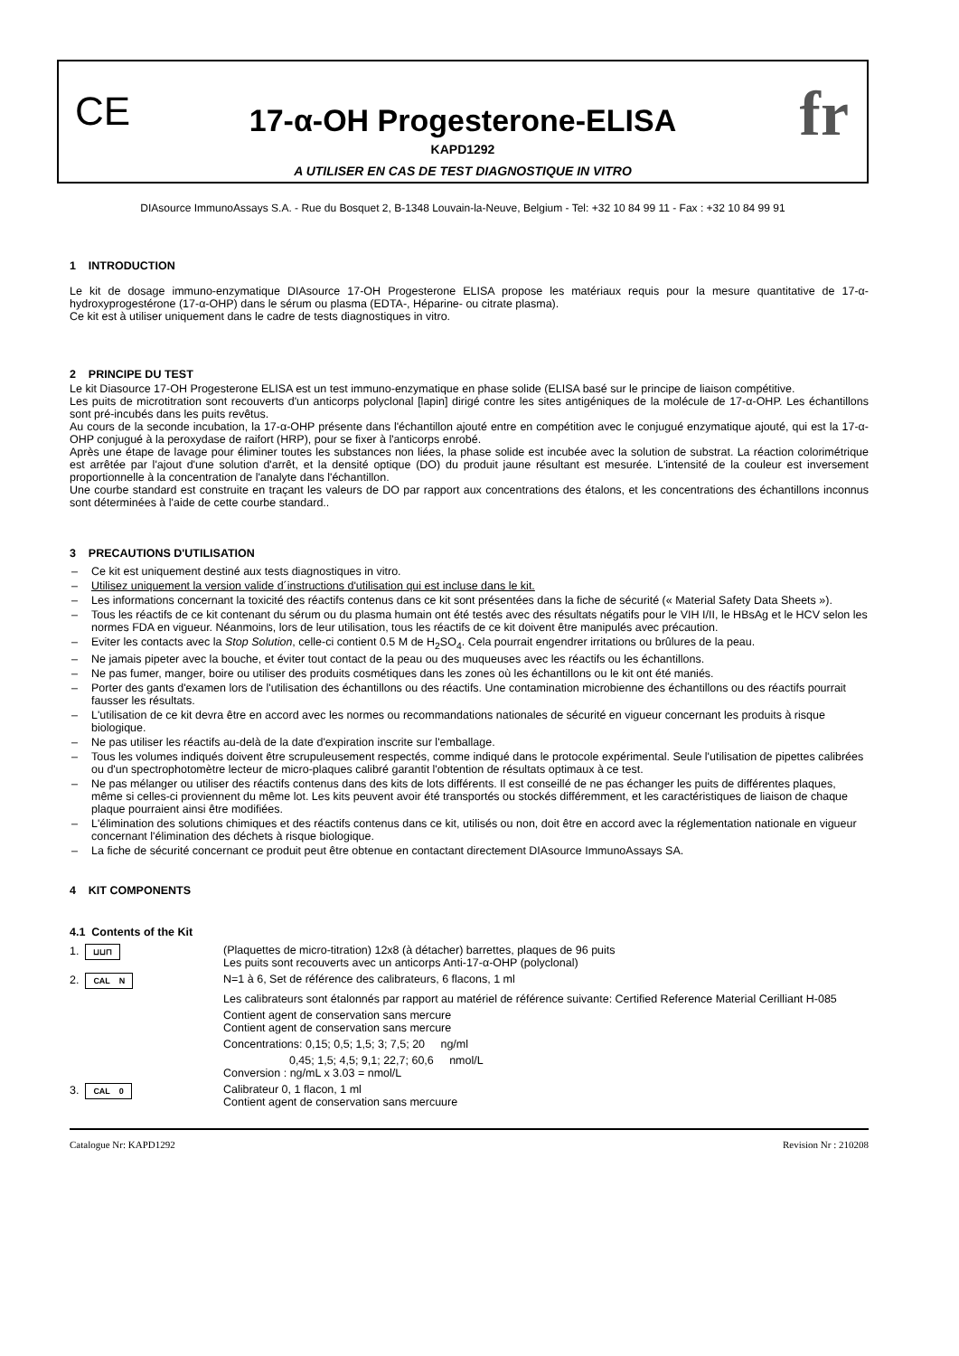CE fr
17-α-OH Progesterone-ELISA
KAPD1292
A UTILISER EN CAS DE TEST DIAGNOSTIQUE IN VITRO
DIAsource ImmunoAssays S.A. - Rue du Bosquet 2, B-1348 Louvain-la-Neuve, Belgium - Tel: +32 10 84 99 11 - Fax : +32 10 84 99 91
1 INTRODUCTION
Le kit de dosage immuno-enzymatique DIAsource 17-OH Progesterone ELISA propose les matériaux requis pour la mesure quantitative de 17-α-hydroxyprogestérone (17-α-OHP) dans le sérum ou plasma (EDTA-, Héparine- ou citrate plasma).
Ce kit est à utiliser uniquement dans le cadre de tests diagnostiques in vitro.
2 PRINCIPE DU TEST
Le kit Diasource 17-OH Progesterone ELISA est un test immuno-enzymatique en phase solide (ELISA basé sur le principe de liaison compétitive.
Les puits de microtitration sont recouverts d'un anticorps polyclonal [lapin] dirigé contre les sites antigéniques de la molécule de 17-α-OHP. Les échantillons sont pré-incubés dans les puits revêtus.
Au cours de la seconde incubation, la 17-α-OHP présente dans l'échantillon ajouté entre en compétition avec le conjugué enzymatique ajouté, qui est la 17-α-OHP conjugué à la peroxydase de raifort (HRP), pour se fixer à l'anticorps enrobé.
Après une étape de lavage pour éliminer toutes les substances non liées, la phase solide est incubée avec la solution de substrat. La réaction colorimétrique est arrêtée par l'ajout d'une solution d'arrêt, et la densité optique (DO) du produit jaune résultant est mesurée. L'intensité de la couleur est inversement proportionnelle à la concentration de l'analyte dans l'échantillon.
Une courbe standard est construite en traçant les valeurs de DO par rapport aux concentrations des étalons, et les concentrations des échantillons inconnus sont déterminées à l'aide de cette courbe standard..
3 PRECAUTIONS D'UTILISATION
– Ce kit est uniquement destiné aux tests diagnostiques in vitro.
– Utilisez uniquement la version valide d´instructions d'utilisation qui est incluse dans le kit.
– Les informations concernant la toxicité des réactifs contenus dans ce kit sont présentées dans la fiche de sécurité (« Material Safety Data Sheets »).
– Tous les réactifs de ce kit contenant du sérum ou du plasma humain ont été testés avec des résultats négatifs pour le VIH I/II, le HBsAg et le HCV selon les normes FDA en vigueur. Néanmoins, lors de leur utilisation, tous les réactifs de ce kit doivent être manipulés avec précaution.
– Eviter les contacts avec la Stop Solution, celle-ci contient 0.5 M de H<sub>2</sub>SO<sub>4</sub>. Cela pourrait engendrer irritations ou brûlures de la peau.
– Ne jamais pipeter avec la bouche, et éviter tout contact de la peau ou des muqueuses avec les réactifs ou les échantillons.
– Ne pas fumer, manger, boire ou utiliser des produits cosmétiques dans les zones où les échantillons ou le kit ont été maniés.
– Porter des gants d'examen lors de l'utilisation des échantillons ou des réactifs. Une contamination microbienne des échantillons ou des réactifs pourrait fausser les résultats.
– L'utilisation de ce kit devra être en accord avec les normes ou recommandations nationales de sécurité en vigueur concernant les produits à risque biologique.
– Ne pas utiliser les réactifs au-delà de la date d'expiration inscrite sur l'emballage.
– Tous les volumes indiqués doivent être scrupuleusement respectés, comme indiqué dans le protocole expérimental. Seule l'utilisation de pipettes calibrées ou d'un spectrophotomètre lecteur de micro-plaques calibré garantit l'obtention de résultats optimaux à ce test.
– Ne pas mélanger ou utiliser des réactifs contenus dans des kits de lots différents. Il est conseillé de ne pas échanger les puits de différentes plaques, même si celles-ci proviennent du même lot. Les kits peuvent avoir été transportés ou stockés différemment, et les caractéristiques de liaison de chaque plaque pourraient ainsi être modifiées.
– L'élimination des solutions chimiques et des réactifs contenus dans ce kit, utilisés ou non, doit être en accord avec la réglementation nationale en vigueur concernant l'élimination des déchets à risque biologique.
– La fiche de sécurité concernant ce produit peut être obtenue en contactant directement DIAsource ImmunoAssays SA.
4 KIT COMPONENTS
4.1 Contents of the Kit
| 1. ⊔⊔⊓ | (Plaquettes de micro-titration) 12x8 (à détacher) barrettes, plaques de 96 puits Les puits sont recouverts avec un anticorps Anti-17-α-OHP (polyclonal) |
| 2. CAL N | N=1 à 6, Set de référence des calibrateurs, 6 flacons, 1 ml |
| | Les calibrateurs sont étalonnés par rapport au matériel de référence suivante: Certified Reference Material Cerilliant H-085 |
| | Contient agent de conservation sans mercure Contient agent de conservation sans mercure |
| | Concentrations: 0,15; 0,5; 1,5; 3; 7,5; 20 ng/ml |
| | 0,45; 1,5; 4,5; 9,1; 22,7; 60,6 nmol/L Conversion : ng/mL x 3.03 = nmol/L |
| 3. CAL 0 | Calibrateur 0, 1 flacon, 1 ml Contient agent de conservation sans mercuure |
Catalogue Nr: KAPD1292 Revision Nr : 210208